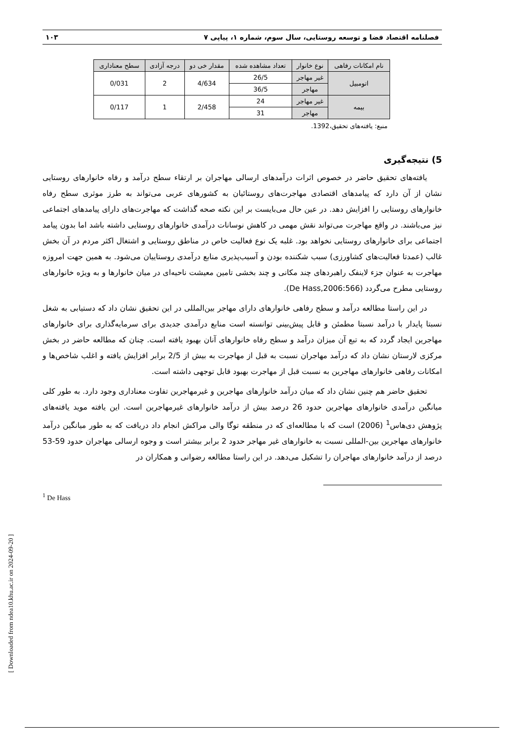فصلنامه اقتصاد فضا و توسعه روستایی، سال سوم، شماره ۱، پیاپی ۷ ۱۰۳
| نام امکانات رفاهی | نوع خانوار | تعداد مشاهده شده | مقدار خی دو | درجه آزادی | سطح معناداری |
| --- | --- | --- | --- | --- | --- |
| اتومبیل | غیر مهاجر | 26/5 | 4/634 | 2 | 0/031 |
| | مهاجر | 36/5 | | | |
| بیمه | غیر مهاجر | 24 | 2/458 | 1 | 0/117 |
| | مهاجر | 31 | | | |
منبع: یافته‌های تحقیق،1392.
5) نتیجه‌گیری
یافته‌های تحقیق حاضر در خصوص اثرات درآمدهای ارسالی مهاجران بر ارتقاء سطح درآمد و رفاه خانوارهای روستایی نشان از آن دارد که پیامدهای اقتصادی مهاجرت‌های روستائیان به کشورهای عربی می‌تواند به طرز موثری سطح رفاه خانوارهای روستایی را افزایش دهد. در عین حال می‌بایست بر این نکته صحه گذاشت که مهاجرت‌های دارای پیامدهای اجتماعی نیز می‌باشند. در واقع مهاجرت می‌تواند نقش مهمی در کاهش نوسانات درآمدی خانوارهای روستایی داشته باشد اما بدون پیامد اجتماعی برای خانوارهای روستایی نخواهد بود. غلبه یک نوع فعالیت خاص در مناطق روستایی و اشتغال اکثر مردم در آن بخش غالب (عمدتا فعالیت‌های کشاورزی) سبب شکننده بودن و آسیب‌پذیری منابع درآمدی روستاییان می‌شود. به همین جهت امروزه مهاجرت به عنوان جزء لاینفک راهبردهای چند مکانی و چند بخشی تامین معیشت ناحیه‌ای در میان خانوارها و به ویژه خانوارهای روستایی مطرح می‌گردد (De Hass,2006:566).
در این راستا مطالعه درآمد و سطح رفاهی خانوارهای دارای مهاجر بین‌المللی در این تحقیق نشان داد که دستیابی به شغل نسبتا پایدار با درآمد نسبتا مطمئن و قابل پیش‌بینی توانسته است منابع درآمدی جدیدی برای سرمایه‌گذاری برای خانوارهای مهاجرین ایجاد گردد که به تبع آن میزان درآمد و سطح رفاه خانوارهای آنان بهبود یافته است. چنان که مطالعه حاضر در بخش مرکزی لارستان نشان داد که درآمد مهاجران نسبت به قبل از مهاجرت به بیش از 2/5 برابر افزایش یافته و اغلب شاخص‌ها و امکانات رفاهی خانوارهای مهاجرین به نسبت قبل از مهاجرت بهبود قابل توجهی داشته است.
تحقیق حاضر هم چنین نشان داد که میان درآمد خانوارهای مهاجرین و غیرمهاجرین تفاوت معناداری وجود دارد. به طور کلی میانگین درآمدی خانوارهای مهاجرین حدود 26 درصد بیش از درآمد خانوارهای غیرمهاجرین است. این یافته موید یافته‌های پژوهش دی‌هاس<sup>1</sup> (2006) است که با مطالعه‌ای که در منطقه توگا والی مراکش انجام داد دریافت که به طور میانگین درآمد خانوارهای مهاجرین بین-المللی نسبت به خانوارهای غیر مهاجر حدود 2 برابر بیشتر است و وجوه ارسالی مهاجران حدود 59-53 درصد از درآمد خانوارهای مهاجران را تشکیل می‌دهد. در این راستا مطالعه رضوانی و همکاران در
<sup>1</sup> De Hass
[ Downloaded from ndea10.khu.ac.ir on 2024-09-20 ]